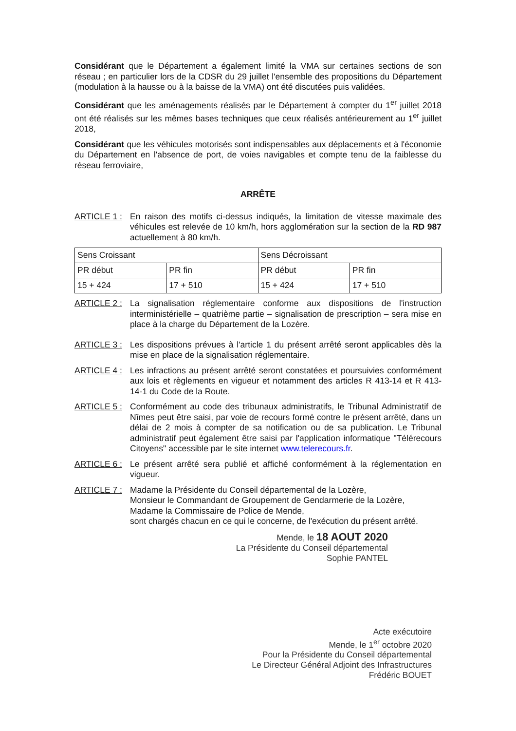Considérant que le Département a également limité la VMA sur certaines sections de son réseau ; en particulier lors de la CDSR du 29 juillet l'ensemble des propositions du Département (modulation à la hausse ou à la baisse de la VMA) ont été discutées puis validées.
Considérant que les aménagements réalisés par le Département à compter du 1<sup>er</sup> juillet 2018 ont été réalisés sur les mêmes bases techniques que ceux réalisés antérieurement au 1<sup>er</sup> juillet 2018,
Considérant que les véhicules motorisés sont indispensables aux déplacements et à l'économie du Département en l'absence de port, de voies navigables et compte tenu de la faiblesse du réseau ferroviaire,
ARRÊTE
ARTICLE 1 : En raison des motifs ci-dessus indiqués, la limitation de vitesse maximale des véhicules est relevée de 10 km/h, hors agglomération sur la section de la RD 987 actuellement à 80 km/h.
| Sens Croissant | | Sens Décroissant | |
| PR début | PR fin | PR début | PR fin |
| 15 + 424 | 17 + 510 | 15 + 424 | 17 + 510 |
ARTICLE 2 : La signalisation réglementaire conforme aux dispositions de l'instruction interministérielle – quatrième partie – signalisation de prescription – sera mise en place à la charge du Département de la Lozère.
ARTICLE 3 : Les dispositions prévues à l'article 1 du présent arrêté seront applicables dès la mise en place de la signalisation réglementaire.
ARTICLE 4 : Les infractions au présent arrêté seront constatées et poursuivies conformément aux lois et règlements en vigueur et notamment des articles R 413-14 et R 413-14-1 du Code de la Route.
ARTICLE 5 : Conformément au code des tribunaux administratifs, le Tribunal Administratif de Nîmes peut être saisi, par voie de recours formé contre le présent arrêté, dans un délai de 2 mois à compter de sa notification ou de sa publication. Le Tribunal administratif peut également être saisi par l'application informatique "Télérecours Citoyens" accessible par le site internet www.telerecours.fr.
ARTICLE 6 : Le présent arrêté sera publié et affiché conformément à la réglementation en vigueur.
ARTICLE 7 : Madame la Présidente du Conseil départemental de la Lozère,
Monsieur le Commandant de Groupement de Gendarmerie de la Lozère,
Madame la Commissaire de Police de Mende,
sont chargés chacun en ce qui le concerne, de l'exécution du présent arrêté.
Mende, le 18 AOUT 2020
La Présidente du Conseil départemental
Sophie PANTEL
Acte exécutoire
Mende, le 1<sup>er</sup> octobre 2020
Pour la Présidente du Conseil départemental
Le Directeur Général Adjoint des Infrastructures
Frédéric BOUET